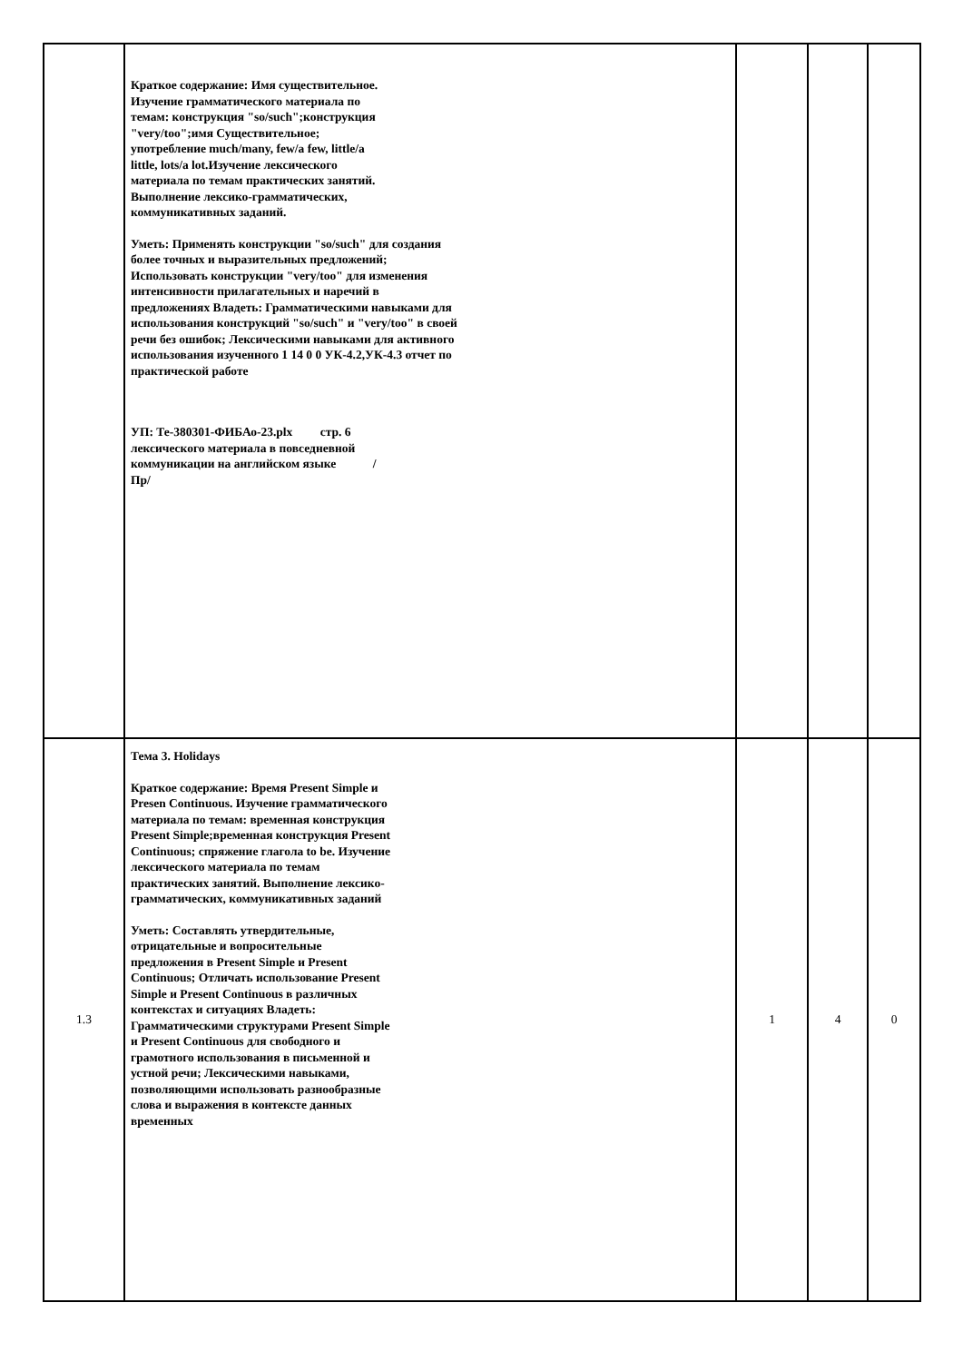| | Краткое содержание: Имя существительное. Изучение грамматического материала по темам: конструкция "so/such";конструкция "very/too";имя Существительное; употребление much/many, few/a few, little/a little, lots/a lot.Изучение лексического материала по темам практических занятий. Выполнение лексико-грамматических, коммуникативных заданий. Уметь: Применять конструкции "so/such" для создания более точных и выразительных предложений; Использовать конструкции "very/too" для изменения интенсивности прилагательных и наречий в предложениях Владеть: Грамматическими навыками для использования конструкций "so/such" и "very/too" в своей речи без ошибок; Лексическими навыками для активного использования изученного 1 14 0 0 УК-4.2,УК-4.3 отчет по практической работе УП: Те-380301-ФИБАо-23.plx стр. 6 лексического материала в повседневной коммуникации на английском языке /Пр/ | | | |
| 1.3 | Тема 3. Holidays Краткое содержание: Время Present Simple и Presen Continuous. Изучение грамматического материала по темам: временная конструкция Present Simple;временная конструкция Present Continuous; спряжение глагола to be. Изучение лексического материала по темам практических занятий. Выполнение лексико-грамматических, коммуникативных заданий Уметь: Составлять утвердительные, отрицательные и вопросительные предложения в Present Simple и Present Continuous; Отличать использование Present Simple и Present Continuous в различных контекстах и ситуациях Владеть: Грамматическими структурами Present Simple и Present Continuous для свободного и грамотного использования в письменной и устной речи; Лексическими навыками, позволяющими использовать разнообразные слова и выражения в контексте данных временных | 1 | 4 | 0 |